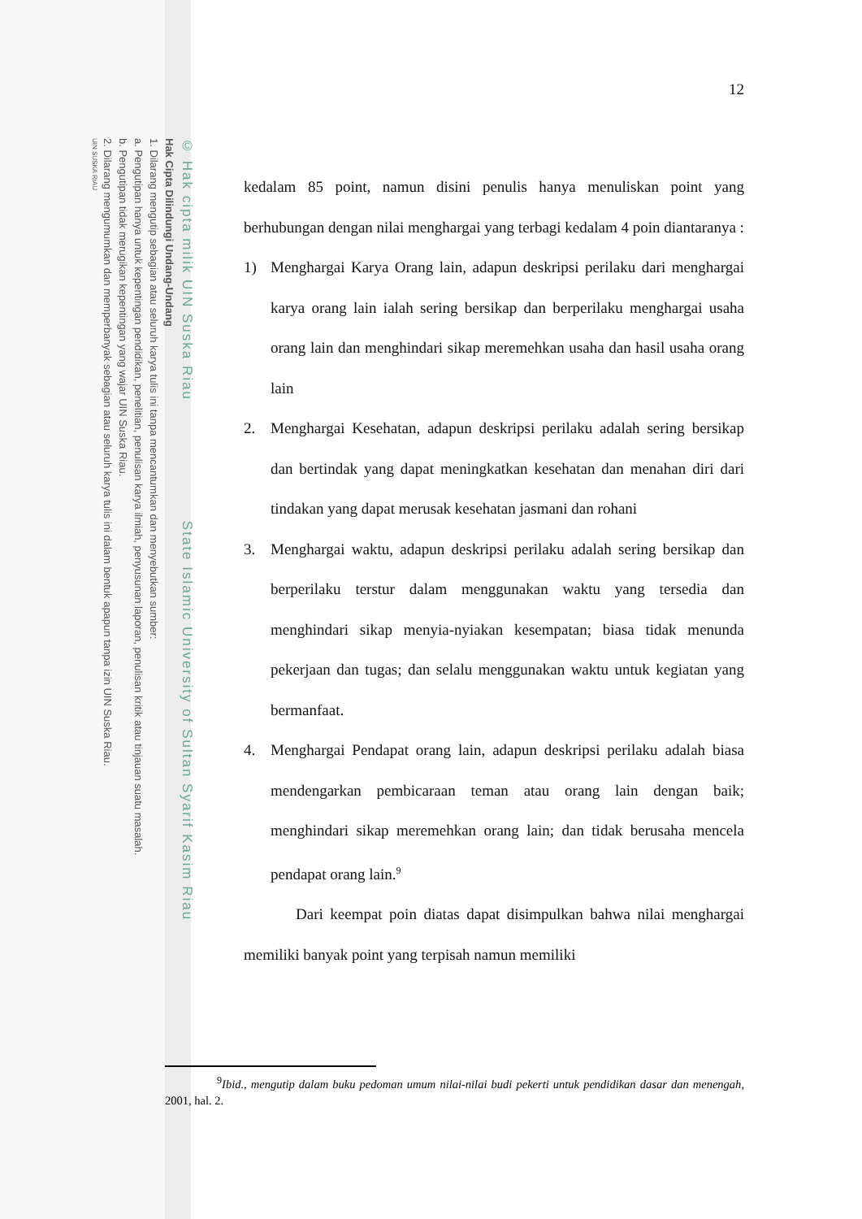© Hak cipta milik UIN Suska Riau State Islamic University of Sultan Syarif Kasim Riau
Hak Cipta Dilindungi Undang-Undang
1. Dilarang mengutip sebagian atau seluruh karya tulis ini tanpa mencantumkan dan menyebutkan sumber:
a. Pengutipan hanya untuk kepentingan pendidikan, penelitian, penulisan karya ilmiah, penyusunan laporan, penulisan kritik atau tinjauan suatu masalah.
b. Pengutipan tidak merugikan kepentingan yang wajar UIN Suska Riau.
2. Dilarang mengumumkan dan memperbanyak sebagian atau seluruh karya tulis ini dalam bentuk apapun tanpa izin UIN Suska Riau.
UIN SUSKA RIAU
12
kedalam 85 point, namun disini penulis hanya menuliskan point yang berhubungan dengan nilai menghargai yang terbagi kedalam 4 poin diantaranya :
1) Menghargai Karya Orang lain, adapun deskripsi perilaku dari menghargai karya orang lain ialah sering bersikap dan berperilaku menghargai usaha orang lain dan menghindari sikap meremehkan usaha dan hasil usaha orang lain
2. Menghargai Kesehatan, adapun deskripsi perilaku adalah sering bersikap dan bertindak yang dapat meningkatkan kesehatan dan menahan diri dari tindakan yang dapat merusak kesehatan jasmani dan rohani
3. Menghargai waktu, adapun deskripsi perilaku adalah sering bersikap dan berperilaku terstur dalam menggunakan waktu yang tersedia dan menghindari sikap menyia-nyiakan kesempatan; biasa tidak menunda pekerjaan dan tugas; dan selalu menggunakan waktu untuk kegiatan yang bermanfaat.
4. Menghargai Pendapat orang lain, adapun deskripsi perilaku adalah biasa mendengarkan pembicaraan teman atau orang lain dengan baik; menghindari sikap meremehkan orang lain; dan tidak berusaha mencela pendapat orang lain.<sup>9</sup>
Dari keempat poin diatas dapat disimpulkan bahwa nilai menghargai memiliki banyak point yang terpisah namun memiliki
<sup>9</sup> Ibid., mengutip dalam buku pedoman umum nilai-nilai budi pekerti untuk pendidikan dasar dan menengah, 2001, hal. 2.